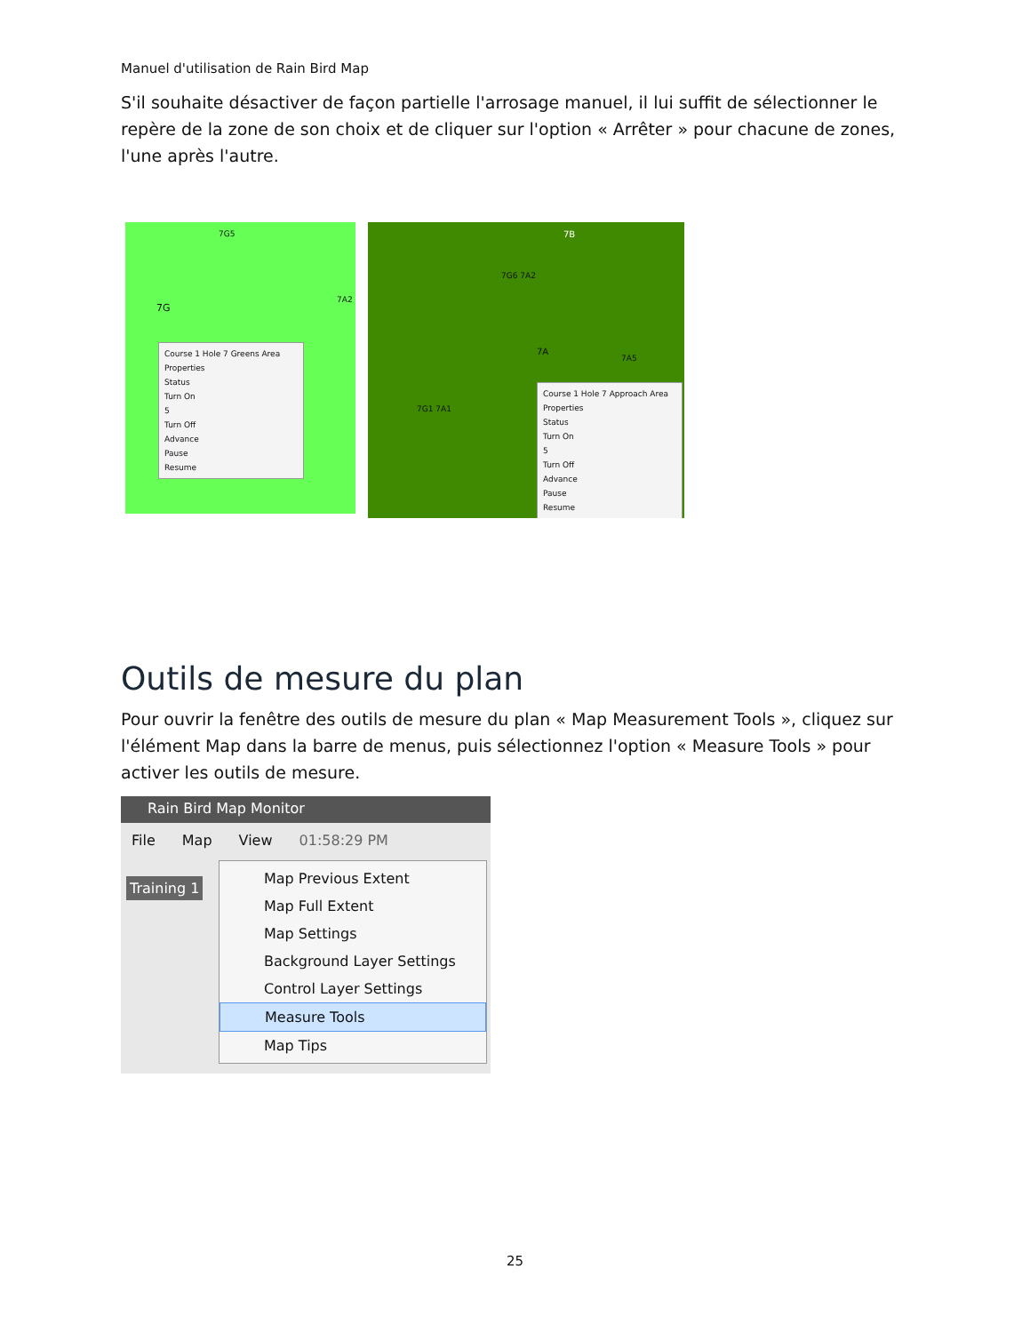Manuel d'utilisation de Rain Bird Map
S'il souhaite désactiver de façon partielle l'arrosage manuel, il lui suffit de sélectionner le repère de la zone de son choix et de cliquer sur l'option « Arrêter » pour chacune de zones, l'une après l'autre.
7G5
7G
7A2
Course 1 Hole 7 Greens Area
Properties
Status
Turn On
5
Turn Off
Advance
Pause
Resume
7B
7G6 7A2
7A
7A5
7G1 7A1
Course 1 Hole 7 Approach Area
Properties
Status
Turn On
5
Turn Off
Advance
Pause
Resume
Outils de mesure du plan
Pour ouvrir la fenêtre des outils de mesure du plan « Map Measurement Tools », cliquez sur l'élément Map dans la barre de menus, puis sélectionnez l'option « Measure Tools » pour activer les outils de mesure.
Rain Bird Map Monitor
File Map View 01:58:29 PM
Training 1
Map Previous Extent
Map Full Extent
Map Settings
Background Layer Settings
Control Layer Settings
Measure Tools
Map Tips
25